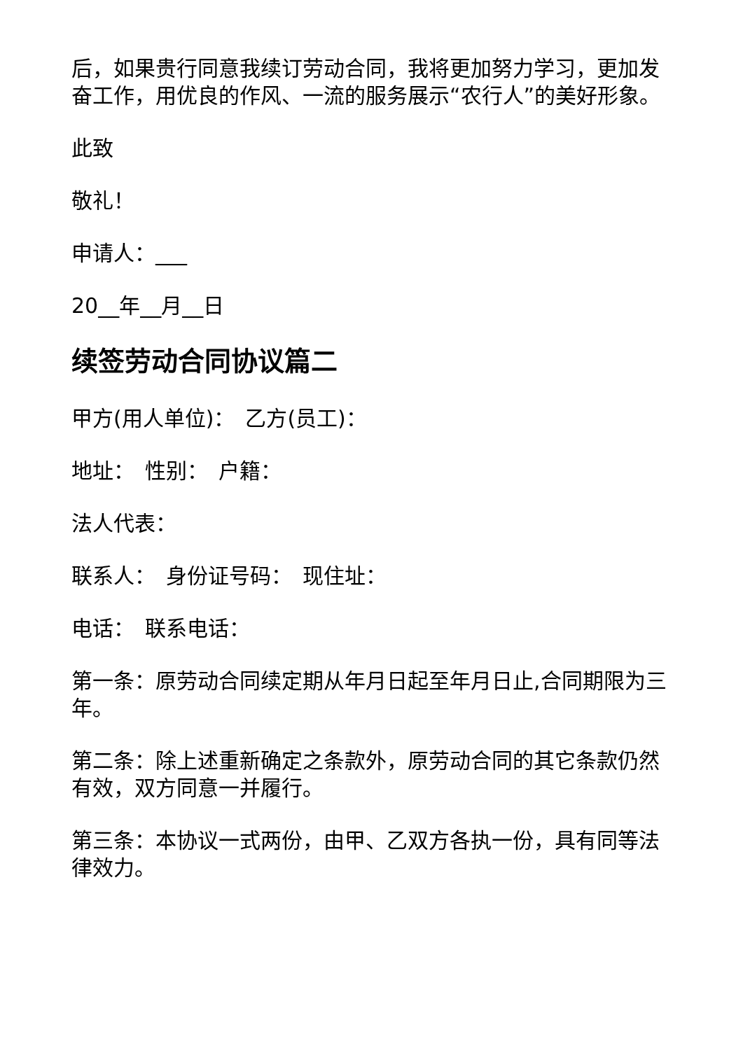后，如果贵行同意我续订劳动合同，我将更加努力学习，更加发奋工作，用优良的作风、一流的服务展示“农行人”的美好形象。
此致
敬礼！
申请人：___
20__年__月__日
续签劳动合同协议篇二
甲方(用人单位)：　乙方(员工)：
地址：　性别：　户籍：
法人代表：
联系人：　身份证号码：　现住址：
电话：　联系电话：
第一条：原劳动合同续定期从年月日起至年月日止,合同期限为三年。
第二条：除上述重新确定之条款外，原劳动合同的其它条款仍然有效，双方同意一并履行。
第三条：本协议一式两份，由甲、乙双方各执一份，具有同等法律效力。